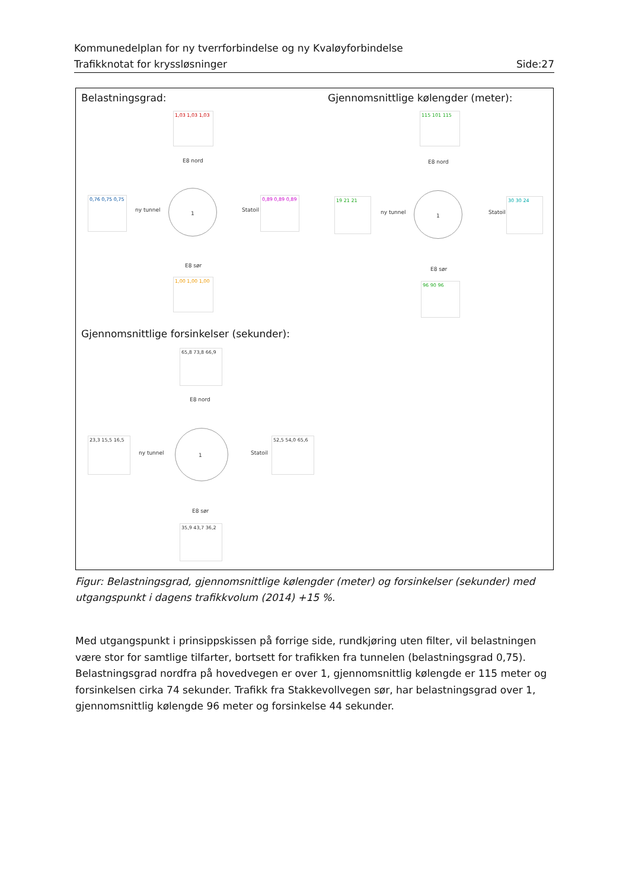Kommunedelplan for ny tverrforbindelse og ny Kvaløyforbindelse
Trafikknotat for kryssløsninger Side:27
Belastningsgrad:
Gjennomsnittlige kølengder (meter):
Gjennomsnittlige forsinkelser (sekunder):
1,03 1,03 1,03
E8 nord
1
ny tunnel Statoil
E8 sør
0,76 0,75 0,75
0,89 0,89 0,89
1,00 1,00 1,00
115 101 115
E8 nord
1
ny tunnel Statoil
E8 sør
19 21 21 30 30 24
96 90 96
65,8 73,8 66,9
E8 nord
1
ny tunnel Statoil
E8 sør
23,3 15,5 16,5
52,5 54,0 65,6
35,9 43,7 36,2
Figur: Belastningsgrad, gjennomsnittlige kølengder (meter) og forsinkelser (sekunder) med utgangspunkt i dagens trafikkvolum (2014) +15 %.
Med utgangspunkt i prinsippskissen på forrige side, rundkjøring uten filter, vil belastningen være stor for samtlige tilfarter, bortsett for trafikken fra tunnelen (belastningsgrad 0,75). Belastningsgrad nordfra på hovedvegen er over 1, gjennomsnittlig kølengde er 115 meter og forsinkelsen cirka 74 sekunder. Trafikk fra Stakkevollvegen sør, har belastningsgrad over 1, gjennomsnittlig kølengde 96 meter og forsinkelse 44 sekunder.